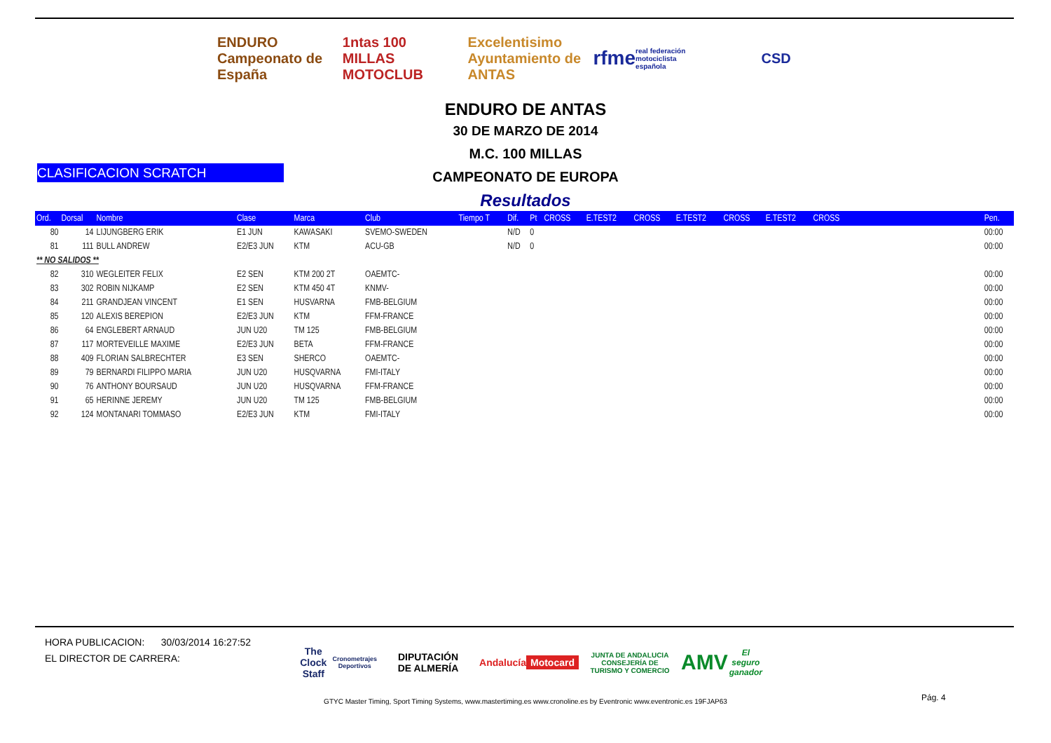ENDURO
Campeonato de España
1ntas 100 MILLAS MOTOCLUB Excelentisimo Ayuntamiento de ANTAS
rfme
real federación motociclista española
CSD
ENDURO DE ANTAS
30 DE MARZO DE 2014
M.C. 100 MILLAS
CAMPEONATO DE EUROPA
Resultados
CLASIFICACION SCRATCH
| Ord. | Dorsal | Nombre | Clase | Marca | Club | Tiempo T | Dif. | Pt | CROSS | E.TEST2 | CROSS | E.TEST2 | CROSS | E.TEST2 | CROSS | | Pen. |
| --- | --- | --- | --- | --- | --- | --- | --- | --- | --- | --- | --- | --- | --- | --- | --- | --- | --- |
| 80 | 14 | LIJUNGBERG ERIK | E1 JUN | KAWASAKI | SVEMO-SWEDEN | | N/D | 0 | | | | | | | | | 00:00 |
| 81 | 111 | BULL ANDREW | E2/E3 JUN | KTM | ACU-GB | | N/D | 0 | | | | | | | | | 00:00 |
| ** NO SALIDOS ** | | | | | | | | | | | | | | | | | |
| 82 | 310 | WEGLEITER FELIX | E2 SEN | KTM 200 2T | OAEMTC- | | | | | | | | | | | | 00:00 |
| 83 | 302 | ROBIN NIJKAMP | E2 SEN | KTM 450 4T | KNMV- | | | | | | | | | | | | 00:00 |
| 84 | 211 | GRANDJEAN VINCENT | E1 SEN | HUSVARNA | FMB-BELGIUM | | | | | | | | | | | | 00:00 |
| 85 | 120 | ALEXIS BEREPION | E2/E3 JUN | KTM | FFM-FRANCE | | | | | | | | | | | | 00:00 |
| 86 | 64 | ENGLEBERT ARNAUD | JUN U20 | TM 125 | FMB-BELGIUM | | | | | | | | | | | | 00:00 |
| 87 | 117 | MORTEVEILLE MAXIME | E2/E3 JUN | BETA | FFM-FRANCE | | | | | | | | | | | | 00:00 |
| 88 | 409 | FLORIAN SALBRECHTER | E3 SEN | SHERCO | OAEMTC- | | | | | | | | | | | | 00:00 |
| 89 | 79 | BERNARDI FILIPPO MARIA | JUN U20 | HUSQVARNA | FMI-ITALY | | | | | | | | | | | | 00:00 |
| 90 | 76 | ANTHONY BOURSAUD | JUN U20 | HUSQVARNA | FFM-FRANCE | | | | | | | | | | | | 00:00 |
| 91 | 65 | HERINNE JEREMY | JUN U20 | TM 125 | FMB-BELGIUM | | | | | | | | | | | | 00:00 |
| 92 | 124 | MONTANARI TOMMASO | E2/E3 JUN | KTM | FMI-ITALY | | | | | | | | | | | | 00:00 |
HORA PUBLICACION: 30/03/2014 16:27:52
EL DIRECTOR DE CARRERA:
The Clock Staff
Cronometrajes Deportivos
DIPUTACIÓN
DE ALMERÍA
Andalucía
Motocard
JUNTA DE ANDALUCIA
CONSEJERÍA DE TURISMO Y COMERCIO
AMV
El seguro ganador
Pág. 4
GTYC Master Timing, Sport Timing Systems, www.mastertiming.es www.cronoline.es by Eventronic www.eventronic.es 19FJAP63